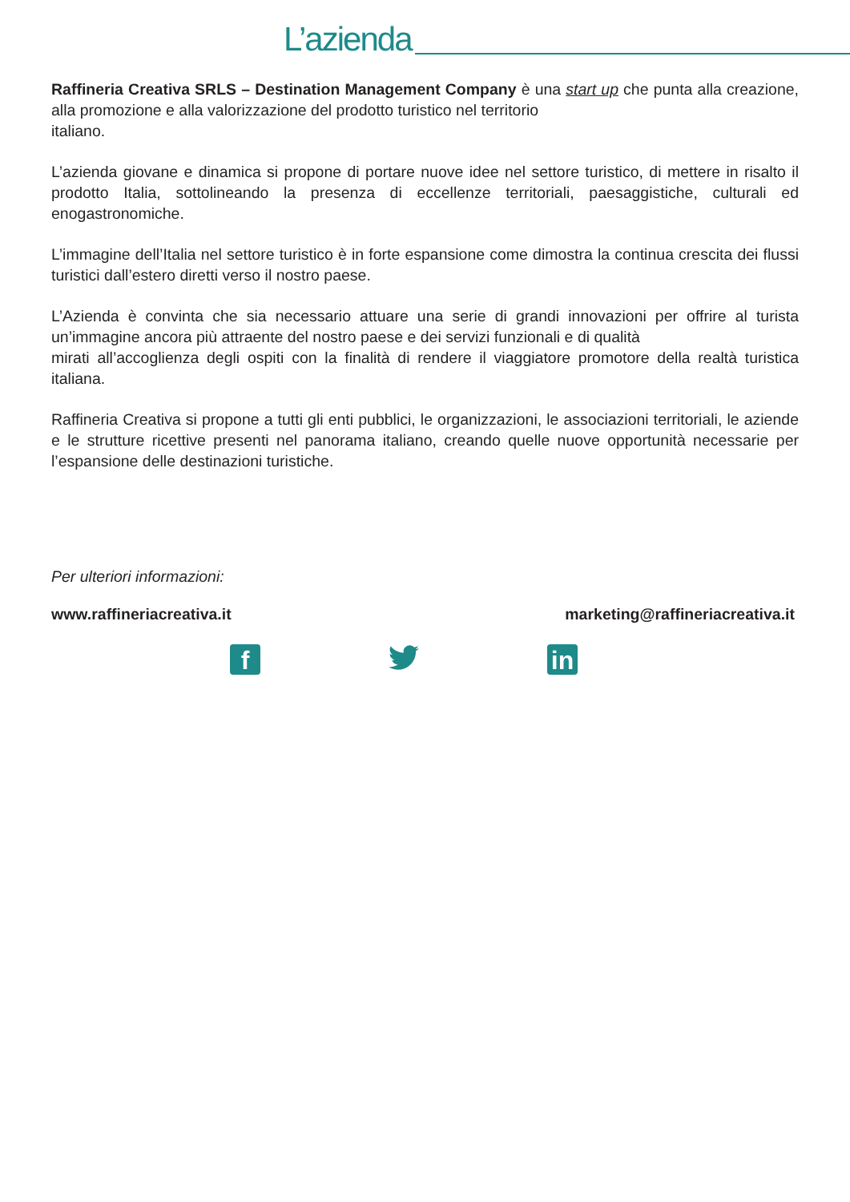L’azienda
Raffineria Creativa SRLS – Destination Management Company è una start up che punta alla creazione, alla promozione e alla valorizzazione del prodotto turistico nel territorio
italiano.
L’azienda giovane e dinamica si propone di portare nuove idee nel settore turistico, di mettere in risalto il prodotto Italia, sottolineando la presenza di eccellenze territoriali, paesaggistiche, culturali ed enogastronomiche.
L’immagine dell’Italia nel settore turistico è in forte espansione come dimostra la continua crescita dei flussi turistici dall’estero diretti verso il nostro paese.
L’Azienda è convinta che sia necessario attuare una serie di grandi innovazioni per offrire al turista un’immagine ancora più attraente del nostro paese e dei servizi funzionali e di qualità
mirati all’accoglienza degli ospiti con la finalità di rendere il viaggiatore promotore della realtà turistica italiana.
Raffineria Creativa si propone a tutti gli enti pubblici, le organizzazioni, le associazioni territoriali, le aziende e le strutture ricettive presenti nel panorama italiano, creando quelle nuove opportunità necessarie per l’espansione delle destinazioni turistiche.
Per ulteriori informazioni:
www.raffineriacreativa.it marketing@raffineriacreativa.it
f in